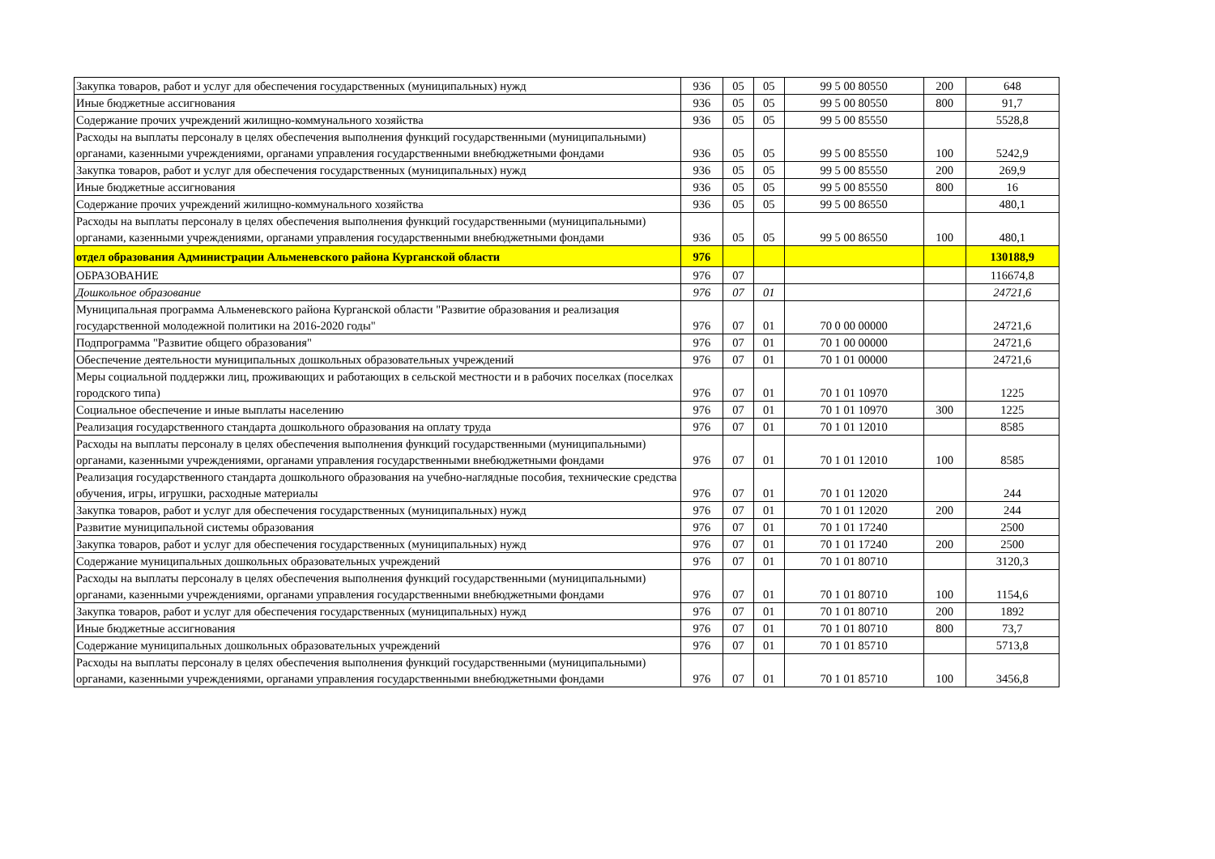| Закупка товаров, работ и услуг для обеспечения государственных (муниципальных) нужд | 936 | 05 | 05 | 99 5 00 80550 | 200 | 648 |
| Иные бюджетные ассигнования | 936 | 05 | 05 | 99 5 00 80550 | 800 | 91,7 |
| Содержание прочих учреждений жилищно-коммунального хозяйства | 936 | 05 | 05 | 99 5 00 85550 | | 5528,8 |
| Расходы на выплаты персоналу в целях обеспечения выполнения функций государственными (муниципальными) органами, казенными учреждениями, органами управления государственными внебюджетными фондами | 936 | 05 | 05 | 99 5 00 85550 | 100 | 5242,9 |
| Закупка товаров, работ и услуг для обеспечения государственных (муниципальных) нужд | 936 | 05 | 05 | 99 5 00 85550 | 200 | 269,9 |
| Иные бюджетные ассигнования | 936 | 05 | 05 | 99 5 00 85550 | 800 | 16 |
| Содержание прочих учреждений жилищно-коммунального хозяйства | 936 | 05 | 05 | 99 5 00 86550 | | 480,1 |
| Расходы на выплаты персоналу в целях обеспечения выполнения функций государственными (муниципальными) органами, казенными учреждениями, органами управления государственными внебюджетными фондами | 936 | 05 | 05 | 99 5 00 86550 | 100 | 480,1 |
| отдел образования Администрации Альменевского района Курганской области | 976 | | | | | 130188,9 |
| ОБРАЗОВАНИЕ | 976 | 07 | | | | 116674,8 |
| Дошкольное образование | 976 | 07 | 01 | | | 24721,6 |
| Муниципальная программа Альменевского района Курганской области "Развитие образования и реализация государственной молодежной политики на 2016-2020 годы" | 976 | 07 | 01 | 70 0 00 00000 | | 24721,6 |
| Подпрограмма "Развитие общего образования" | 976 | 07 | 01 | 70 1 00 00000 | | 24721,6 |
| Обеспечение деятельности муниципальных дошкольных образовательных учреждений | 976 | 07 | 01 | 70 1 01 00000 | | 24721,6 |
| Меры социальной поддержки лиц, проживающих и работающих в сельской местности и в рабочих поселках (поселках городского типа) | 976 | 07 | 01 | 70 1 01 10970 | | 1225 |
| Социальное обеспечение и иные выплаты населению | 976 | 07 | 01 | 70 1 01 10970 | 300 | 1225 |
| Реализация государственного стандарта дошкольного образования на оплату труда | 976 | 07 | 01 | 70 1 01 12010 | | 8585 |
| Расходы на выплаты персоналу в целях обеспечения выполнения функций государственными (муниципальными) органами, казенными учреждениями, органами управления государственными внебюджетными фондами | 976 | 07 | 01 | 70 1 01 12010 | 100 | 8585 |
| Реализация государственного стандарта дошкольного образования на учебно-наглядные пособия, технические средства обучения, игры, игрушки, расходные материалы | 976 | 07 | 01 | 70 1 01 12020 | | 244 |
| Закупка товаров, работ и услуг для обеспечения государственных (муниципальных) нужд | 976 | 07 | 01 | 70 1 01 12020 | 200 | 244 |
| Развитие муниципальной системы образования | 976 | 07 | 01 | 70 1 01 17240 | | 2500 |
| Закупка товаров, работ и услуг для обеспечения государственных (муниципальных) нужд | 976 | 07 | 01 | 70 1 01 17240 | 200 | 2500 |
| Содержание муниципальных дошкольных образовательных учреждений | 976 | 07 | 01 | 70 1 01 80710 | | 3120,3 |
| Расходы на выплаты персоналу в целях обеспечения выполнения функций государственными (муниципальными) органами, казенными учреждениями, органами управления государственными внебюджетными фондами | 976 | 07 | 01 | 70 1 01 80710 | 100 | 1154,6 |
| Закупка товаров, работ и услуг для обеспечения государственных (муниципальных) нужд | 976 | 07 | 01 | 70 1 01 80710 | 200 | 1892 |
| Иные бюджетные ассигнования | 976 | 07 | 01 | 70 1 01 80710 | 800 | 73,7 |
| Содержание муниципальных дошкольных образовательных учреждений | 976 | 07 | 01 | 70 1 01 85710 | | 5713,8 |
| Расходы на выплаты персоналу в целях обеспечения выполнения функций государственными (муниципальными) органами, казенными учреждениями, органами управления государственными внебюджетными фондами | 976 | 07 | 01 | 70 1 01 85710 | 100 | 3456,8 |